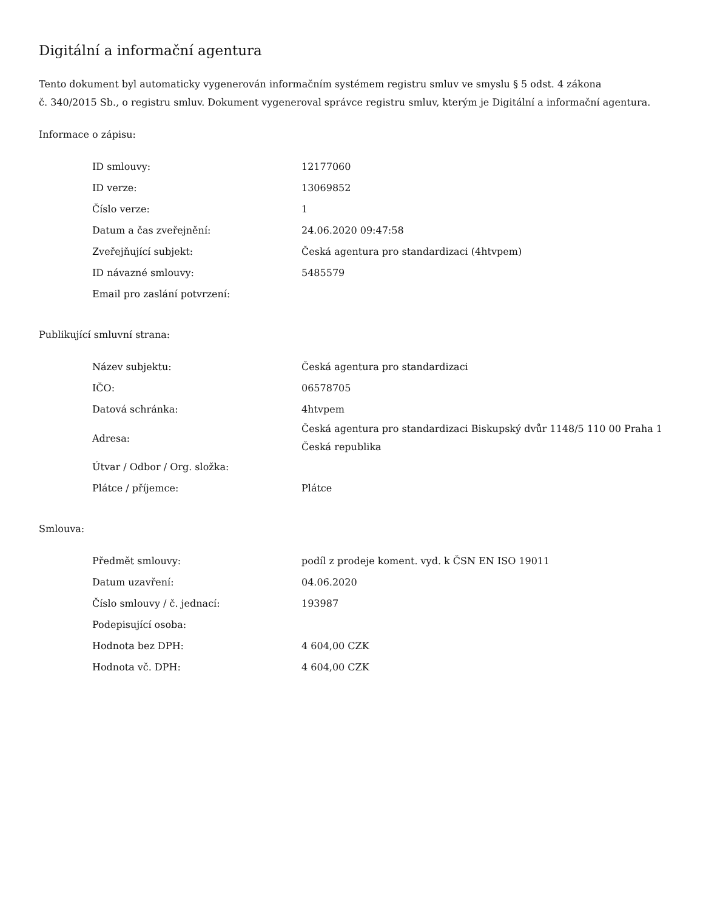Digitální a informační agentura
Tento dokument byl automaticky vygenerován informačním systémem registru smluv ve smyslu § 5 odst. 4 zákona
č. 340/2015 Sb., o registru smluv. Dokument vygeneroval správce registru smluv, kterým je Digitální a informační agentura.
Informace o zápisu:
| ID smlouvy: | 12177060 |
| ID verze: | 13069852 |
| Číslo verze: | 1 |
| Datum a čas zveřejnění: | 24.06.2020 09:47:58 |
| Zveřejňující subjekt: | Česká agentura pro standardizaci (4htvpem) |
| ID návazné smlouvy: | 5485579 |
| Email pro zaslání potvrzení: | |
Publikující smluvní strana:
| Název subjektu: | Česká agentura pro standardizaci |
| IČO: | 06578705 |
| Datová schránka: | 4htvpem |
| Adresa: | Česká agentura pro standardizaci Biskupský dvůr 1148/5 110 00 Praha 1 Česká republika |
| Útvar / Odbor / Org. složka: | |
| Plátce / příjemce: | Plátce |
Smlouva:
| Předmět smlouvy: | podíl z prodeje koment. vyd. k ČSN EN ISO 19011 |
| Datum uzavření: | 04.06.2020 |
| Číslo smlouvy / č. jednací: | 193987 |
| Podepisující osoba: | |
| Hodnota bez DPH: | 4 604,00 CZK |
| Hodnota vč. DPH: | 4 604,00 CZK |